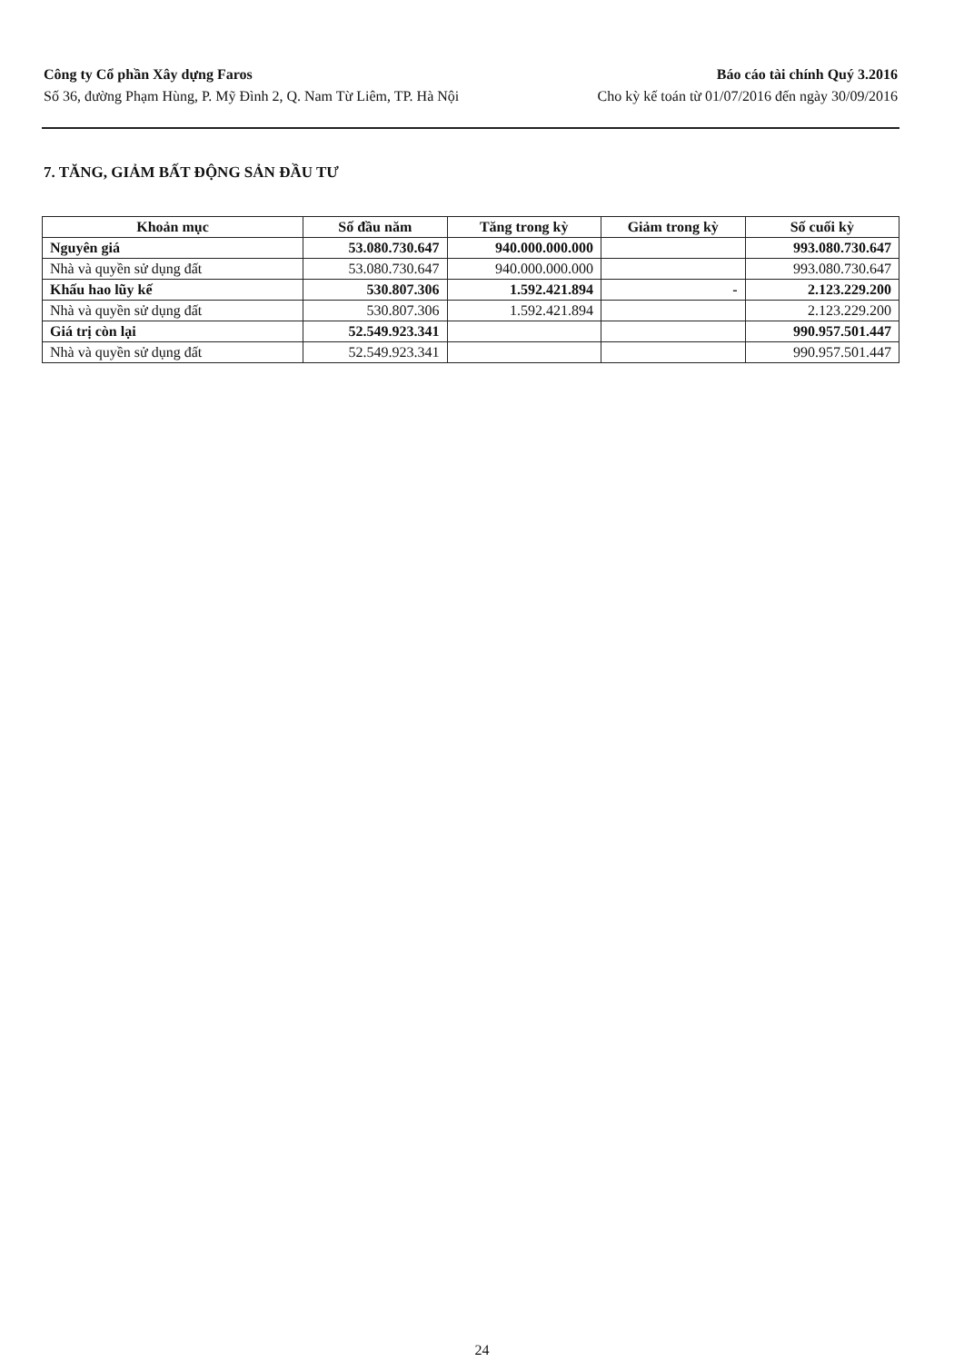Công ty Cổ phần Xây dựng Faros
Số 36, đường Phạm Hùng, P. Mỹ Đình 2, Q. Nam Từ Liêm, TP. Hà Nội
Báo cáo tài chính Quý 3.2016
Cho kỳ kế toán từ 01/07/2016 đến ngày 30/09/2016
7. TĂNG, GIẢM BẤT ĐỘNG SẢN ĐẦU TƯ
| Khoản mục | Số đầu năm | Tăng trong kỳ | Giảm trong kỳ | Số cuối kỳ |
| --- | --- | --- | --- | --- |
| Nguyên giá | 53.080.730.647 | 940.000.000.000 | | 993.080.730.647 |
| Nhà và quyền sử dụng đất | 53.080.730.647 | 940.000.000.000 | | 993.080.730.647 |
| Khấu hao lũy kế | 530.807.306 | 1.592.421.894 | - | 2.123.229.200 |
| Nhà và quyền sử dụng đất | 530.807.306 | 1.592.421.894 | | 2.123.229.200 |
| Giá trị còn lại | 52.549.923.341 | | | 990.957.501.447 |
| Nhà và quyền sử dụng đất | 52.549.923.341 | | | 990.957.501.447 |
24